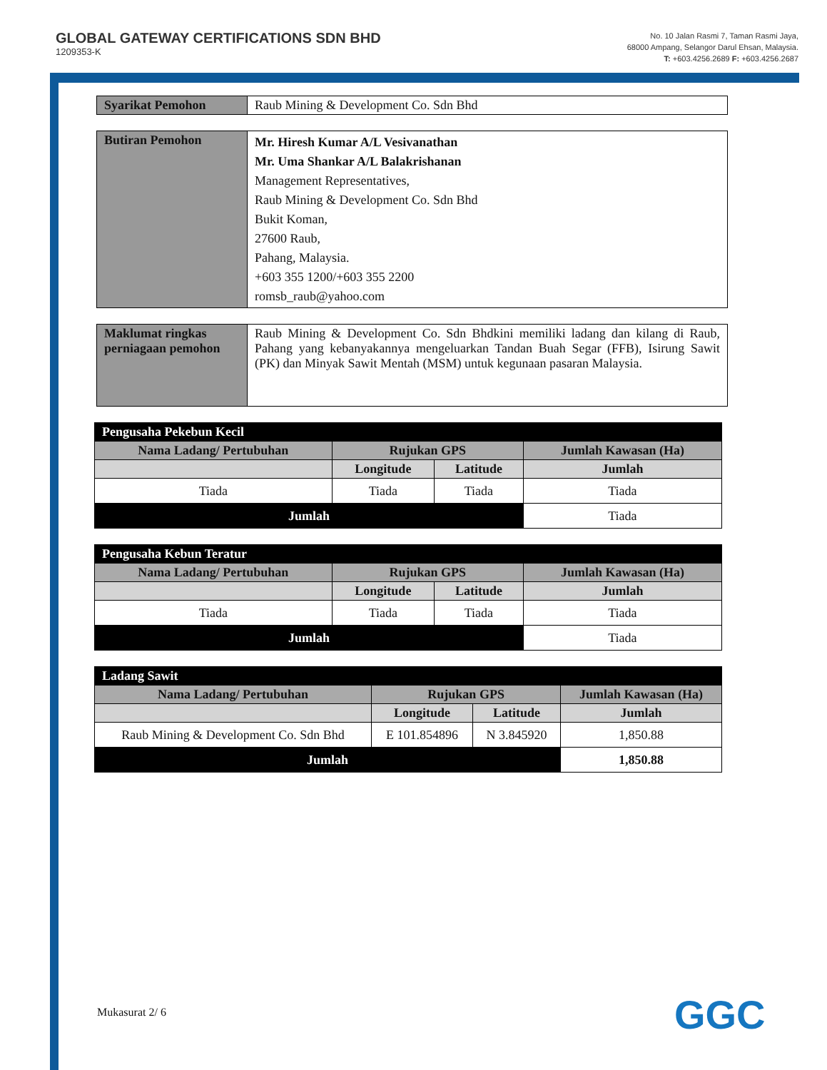GLOBAL GATEWAY CERTIFICATIONS SDN BHD
1209353-K
No. 10 Jalan Rasmi 7, Taman Rasmi Jaya,
68000 Ampang, Selangor Darul Ehsan, Malaysia.
T: +603.4256.2689 F: +603.4256.2687
| Syarikat Pemohon | Raub Mining & Development Co. Sdn Bhd |
| Butiran Pemohon | Mr. Hiresh Kumar A/L Vesivanathan Mr. Uma Shankar A/L Balakrishanan Management Representatives, Raub Mining & Development Co. Sdn Bhd Bukit Koman, 27600 Raub, Pahang, Malaysia. +603 355 1200/+603 355 2200 romsb_raub@yahoo.com |
| Maklumat ringkas perniagaan pemohon | Raub Mining & Development Co. Sdn Bhdkini memiliki ladang dan kilang di Raub, Pahang yang kebanyakannya mengeluarkan Tandan Buah Segar (FFB), Isirung Sawit (PK) dan Minyak Sawit Mentah (MSM) untuk kegunaan pasaran Malaysia. |
| Pengusaha Pekebun Kecil | | | |
| Nama Ladang/ Pertubuhan | Rujukan GPS | | Jumlah Kawasan (Ha) |
| | Longitude | Latitude | Jumlah |
| Tiada | Tiada | Tiada | Tiada |
| Jumlah | | | Tiada |
| Pengusaha Kebun Teratur | | | |
| Nama Ladang/ Pertubuhan | Rujukan GPS | | Jumlah Kawasan (Ha) |
| | Longitude | Latitude | Jumlah |
| Tiada | Tiada | Tiada | Tiada |
| Jumlah | | | Tiada |
| Ladang Sawit | | | |
| Nama Ladang/ Pertubuhan | Rujukan GPS | | Jumlah Kawasan (Ha) |
| | Longitude | Latitude | Jumlah |
| Raub Mining & Development Co. Sdn Bhd | E 101.854896 | N 3.845920 | 1,850.88 |
| Jumlah | | | 1,850.88 |
Mukasurat 2/ 6 GGC